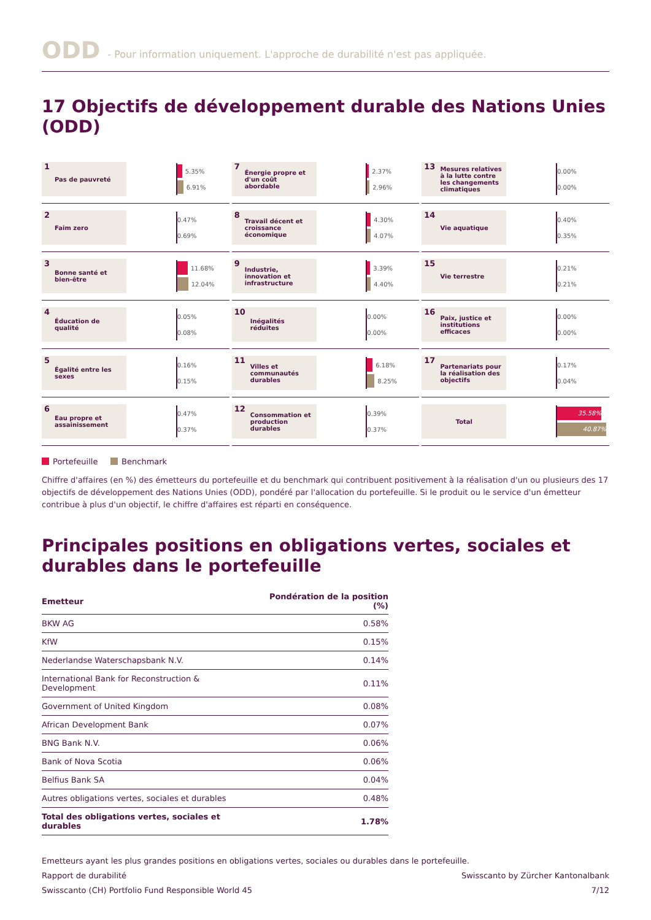ODD - Pour information uniquement. L'approche de durabilité n'est pas appliquée.
17 Objectifs de développement durable des Nations Unies (ODD)
1 Pas de pauvreté
5.35%
6.91%
7 Énergie propre et d'un coût abordable
2.37%
2.96%
13 Mesures relatives à la lutte contre les changements climatiques
0.00%
0.00%
2 Faim zero
0.47%
0.69%
8 Travail décent et croissance économique
4.30%
4.07%
14 Vie aquatique
0.40%
0.35%
3 Bonne santé et bien-être
11.68%
12.04%
9 Industrie, innovation et infrastructure
3.39%
4.40%
15 Vie terrestre
0.21%
0.21%
4 Éducation de qualité
0.05%
0.08%
10 Inégalités réduites
0.00%
0.00%
16 Paix, justice et institutions efficaces
0.00%
0.00%
5 Égalité entre les sexes
0.16%
0.15%
11 Villes et communautés durables
6.18%
8.25%
17 Partenariats pour la réalisation des objectifs
0.17%
0.04%
6 Eau propre et assainissement
0.47%
0.37%
12 Consommation et production durables
0.39%
0.37%
Total
35.58%
40.87%
Portefeuille Benchmark
Chiffre d'affaires (en %) des émetteurs du portefeuille et du benchmark qui contribuent positivement à la réalisation d'un ou plusieurs des 17 objectifs de développement des Nations Unies (ODD), pondéré par l'allocation du portefeuille. Si le produit ou le service d'un émetteur contribue à plus d'un objectif, le chiffre d'affaires est réparti en conséquence.
Principales positions en obligations vertes, sociales et durables dans le portefeuille
| Emetteur | Pondération de la position (%) |
| --- | --- |
| BKW AG | 0.58% |
| KfW | 0.15% |
| Nederlandse Waterschapsbank N.V. | 0.14% |
| International Bank for Reconstruction & Development | 0.11% |
| Government of United Kingdom | 0.08% |
| African Development Bank | 0.07% |
| BNG Bank N.V. | 0.06% |
| Bank of Nova Scotia | 0.06% |
| Belfius Bank SA | 0.04% |
| Autres obligations vertes, sociales et durables | 0.48% |
| Total des obligations vertes, sociales et durables | 1.78% |
Emetteurs ayant les plus grandes positions en obligations vertes, sociales ou durables dans le portefeuille.
Rapport de durabilité Swisscanto by Zürcher Kantonalbank
Swisscanto (CH) Portfolio Fund Responsible World 45 7/12